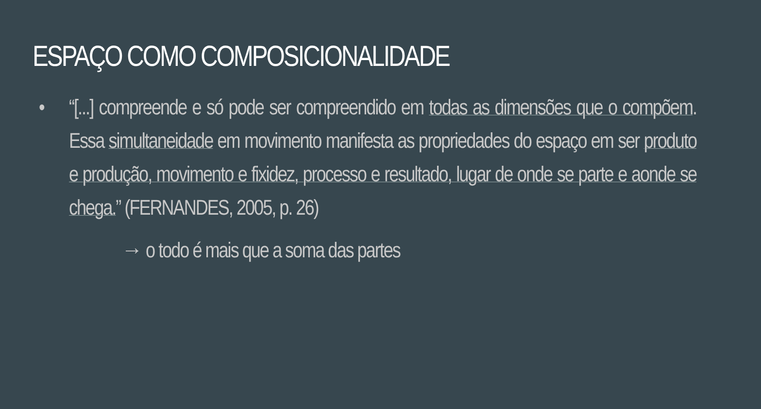ESPAÇO COMO COMPOSICIONALIDADE
• “[...] compreende e só pode ser compreendido em todas as dimensões que o compõem. Essa simultaneidade em movimento manifesta as propriedades do espaço em ser produto e produção, movimento e fixidez, processo e resultado, lugar de onde se parte e aonde se chega.” (FERNANDES, 2005, p. 26)
→ o todo é mais que a soma das partes